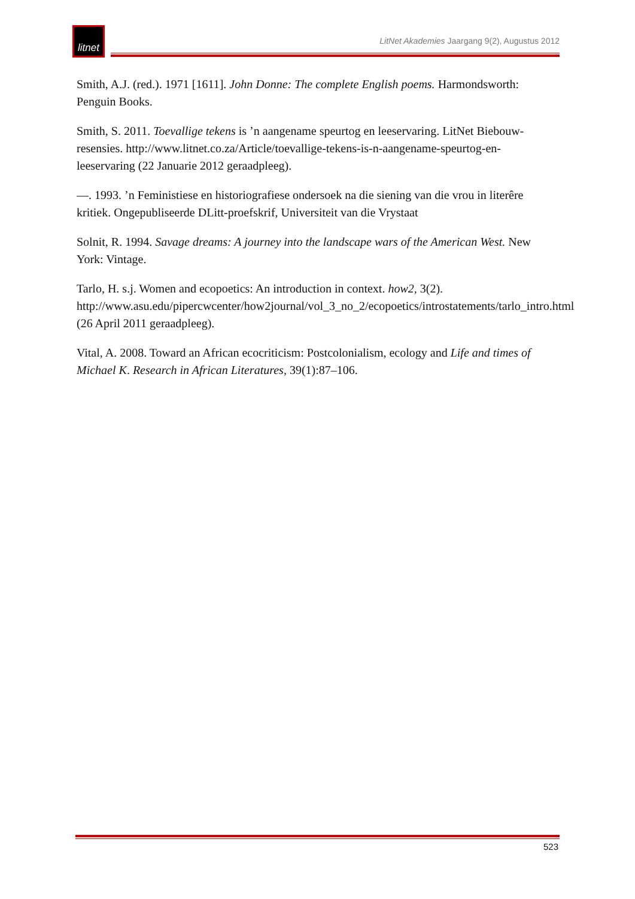litnet
LitNet Akademies Jaargang 9(2), Augustus 2012
Smith, A.J. (red.). 1971 [1611]. John Donne: The complete English poems. Harmondsworth: Penguin Books.
Smith, S. 2011. Toevallige tekens is ’n aangename speurtog en leeservaring. LitNet Biebouw-resensies. http://www.litnet.co.za/Article/toevallige-tekens-is-n-aangename-speurtog-en-leeservaring (22 Januarie 2012 geraadpleeg).
—. 1993. ’n Feministiese en historiografiese ondersoek na die siening van die vrou in literêre kritiek. Ongepubliseerde DLitt-proefskrif, Universiteit van die Vrystaat
Solnit, R. 1994. Savage dreams: A journey into the landscape wars of the American West. New York: Vintage.
Tarlo, H. s.j. Women and ecopoetics: An introduction in context. how2, 3(2). http://www.asu.edu/pipercwcenter/how2journal/vol_3_no_2/ecopoetics/introstatements/tarlo_intro.html (26 April 2011 geraadpleeg).
Vital, A. 2008. Toward an African ecocriticism: Postcolonialism, ecology and Life and times of Michael K. Research in African Literatures, 39(1):87–106.
523